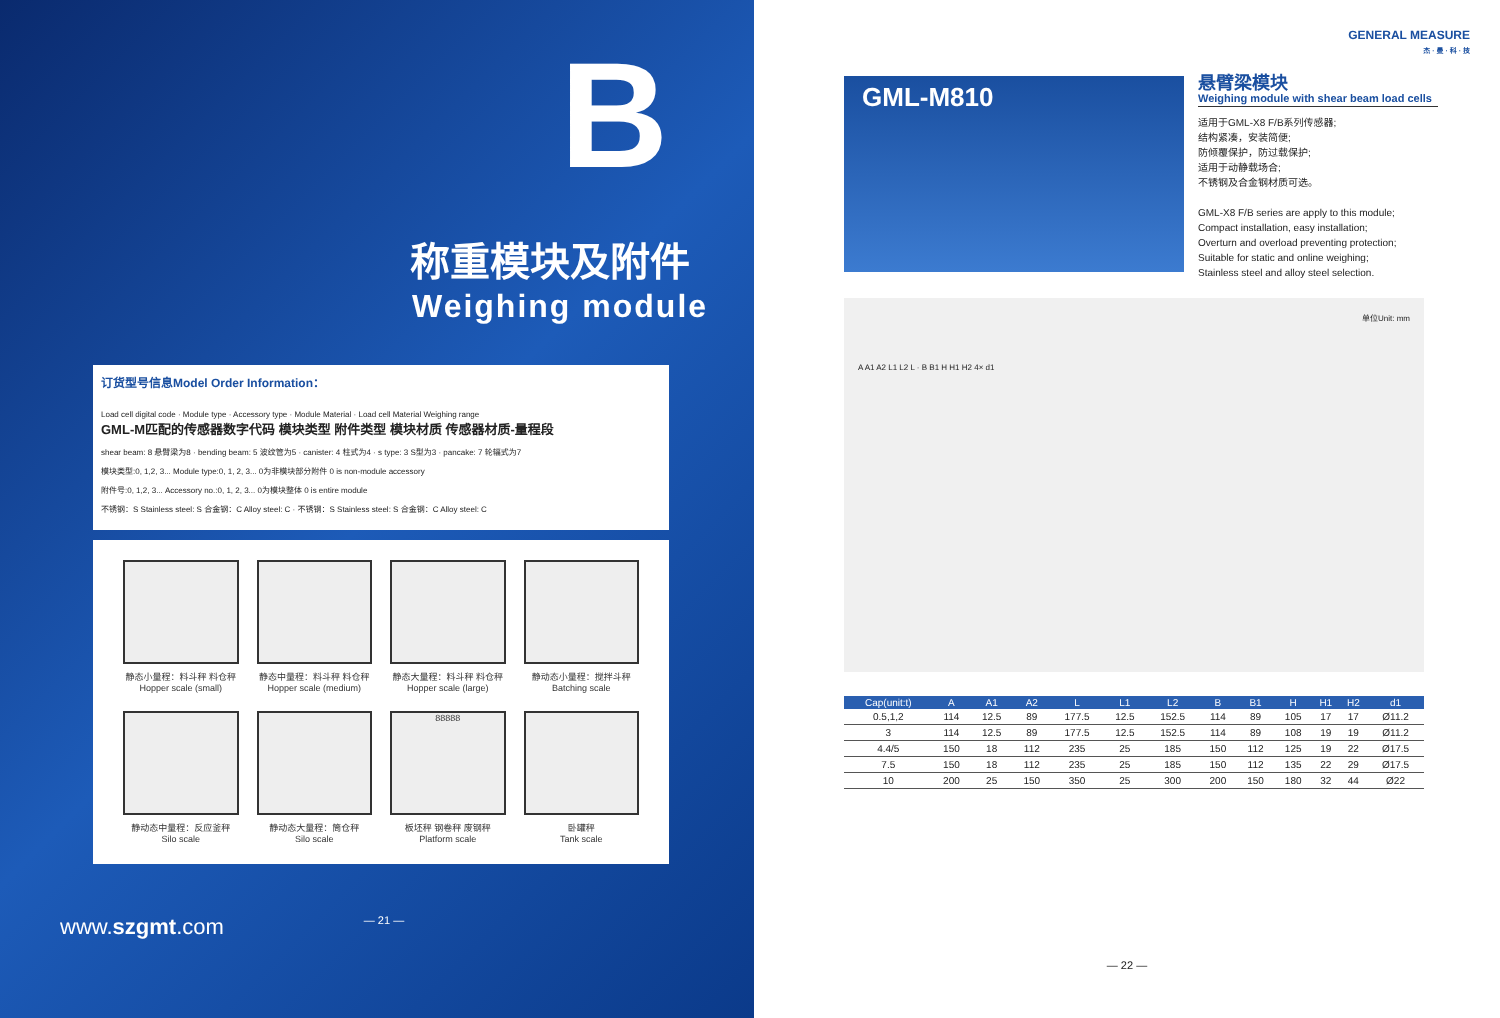B
称重模块及附件
Weighing module
订货型号信息Model Order Information：
Load cell digital code · Module type · Accessory type · Module Material · Load cell Material Weighing range
GML-M匹配的传感器数字代码 模块类型 附件类型 模块材质 传感器材质-量程段
shear beam: 8 悬臂梁为8 · bending beam: 5 波纹管为5 · canister: 4 柱式为4 · s type: 3 S型为3 · pancake: 7 轮辐式为7
模块类型:0, 1,2, 3... Module type:0, 1, 2, 3... 0为非模块部分附件 0 is non-module accessory
附件号:0, 1,2, 3... Accessory no.:0, 1, 2, 3... 0为模块整体 0 is entire module
不锈钢：S Stainless steel: S 合金钢：C Alloy steel: C · 不锈钢：S Stainless steel: S 合金钢：C Alloy steel: C
静态小量程：料斗秤 料仓秤
Hopper scale (small)
静态中量程：料斗秤 料仓秤
Hopper scale (medium)
静态大量程：料斗秤 料仓秤
Hopper scale (large)
静动态小量程：搅拌斗秤
Batching scale
静动态中量程：反应釜秤
Silo scale
静动态大量程：筒仓秤
Silo scale
88888
板坯秤 钢卷秤 废钢秤
Platform scale
卧罐秤
Tank scale
www.szgmt.com — 21 —
GENERAL MEASURE
杰 · 曼 · 科 · 技
GML-M810
悬臂梁模块
Weighing module with shear beam load cells
适用于GML-X8 F/B系列传感器;
结构紧凑，安装简便;
防倾覆保护，防过载保护;
适用于动静载场合;
不锈钢及合金钢材质可选。
GML-X8 F/B series are apply to this module;
Compact installation, easy installation;
Overturn and overload preventing protection;
Suitable for static and online weighing;
Stainless steel and alloy steel selection.
单位Unit: mm
A A1 A2 L1 L2 L · B B1 H H1 H2 4× d1
| Cap(unit:t) | A | A1 | A2 | L | L1 | L2 | B | B1 | H | H1 | H2 | d1 |
| --- | --- | --- | --- | --- | --- | --- | --- | --- | --- | --- | --- | --- |
| 0.5,1,2 | 114 | 12.5 | 89 | 177.5 | 12.5 | 152.5 | 114 | 89 | 105 | 17 | 17 | Ø11.2 |
| 3 | 114 | 12.5 | 89 | 177.5 | 12.5 | 152.5 | 114 | 89 | 108 | 19 | 19 | Ø11.2 |
| 4.4/5 | 150 | 18 | 112 | 235 | 25 | 185 | 150 | 112 | 125 | 19 | 22 | Ø17.5 |
| 7.5 | 150 | 18 | 112 | 235 | 25 | 185 | 150 | 112 | 135 | 22 | 29 | Ø17.5 |
| 10 | 200 | 25 | 150 | 350 | 25 | 300 | 200 | 150 | 180 | 32 | 44 | Ø22 |
— 22 —